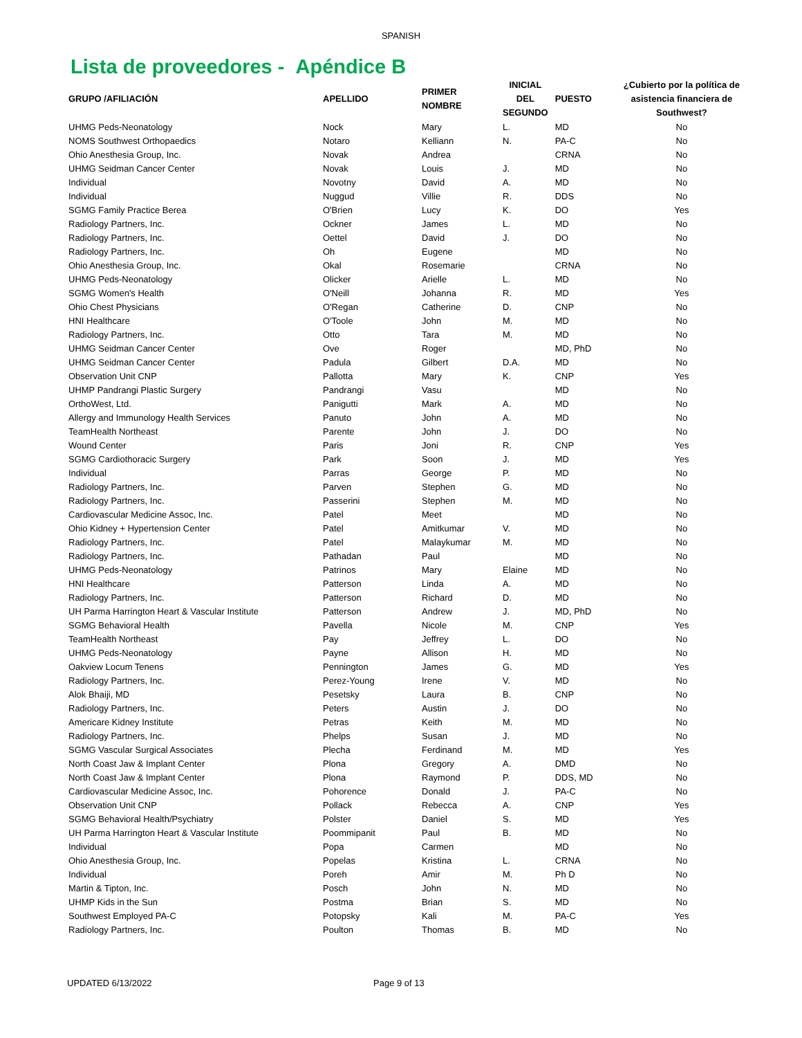SPANISH
Lista de proveedores - Apéndice B
| GRUPO /AFILIACIÓN | APELLIDO | PRIMER NOMBRE | INICIAL DEL SEGUNDO | PUESTO | ¿Cubierto por la política de asistencia financiera de Southwest? |
| --- | --- | --- | --- | --- | --- |
| UHMG Peds-Neonatology | Nock | Mary | L. | MD | No |
| NOMS Southwest Orthopaedics | Notaro | Kelliann | N. | PA-C | No |
| Ohio Anesthesia Group, Inc. | Novak | Andrea | | CRNA | No |
| UHMG Seidman Cancer Center | Novak | Louis | J. | MD | No |
| Individual | Novotny | David | A. | MD | No |
| Individual | Nuggud | Villie | R. | DDS | No |
| SGMG Family Practice Berea | O'Brien | Lucy | K. | DO | Yes |
| Radiology Partners, Inc. | Ockner | James | L. | MD | No |
| Radiology Partners, Inc. | Oettel | David | J. | DO | No |
| Radiology Partners, Inc. | Oh | Eugene | | MD | No |
| Ohio Anesthesia Group, Inc. | Okal | Rosemarie | | CRNA | No |
| UHMG Peds-Neonatology | Olicker | Arielle | L. | MD | No |
| SGMG Women's Health | O'Neill | Johanna | R. | MD | Yes |
| Ohio Chest Physicians | O'Regan | Catherine | D. | CNP | No |
| HNI Healthcare | O'Toole | John | M. | MD | No |
| Radiology Partners, Inc. | Otto | Tara | M. | MD | No |
| UHMG Seidman Cancer Center | Ove | Roger | | MD, PhD | No |
| UHMG Seidman Cancer Center | Padula | Gilbert | D.A. | MD | No |
| Observation Unit CNP | Pallotta | Mary | K. | CNP | Yes |
| UHMP Pandrangi Plastic Surgery | Pandrangi | Vasu | | MD | No |
| OrthoWest, Ltd. | Panigutti | Mark | A. | MD | No |
| Allergy and Immunology Health Services | Panuto | John | A. | MD | No |
| TeamHealth Northeast | Parente | John | J. | DO | No |
| Wound Center | Paris | Joni | R. | CNP | Yes |
| SGMG Cardiothoracic Surgery | Park | Soon | J. | MD | Yes |
| Individual | Parras | George | P. | MD | No |
| Radiology Partners, Inc. | Parven | Stephen | G. | MD | No |
| Radiology Partners, Inc. | Passerini | Stephen | M. | MD | No |
| Cardiovascular Medicine Assoc, Inc. | Patel | Meet | | MD | No |
| Ohio Kidney + Hypertension Center | Patel | Amitkumar | V. | MD | No |
| Radiology Partners, Inc. | Patel | Malaykumar | M. | MD | No |
| Radiology Partners, Inc. | Pathadan | Paul | | MD | No |
| UHMG Peds-Neonatology | Patrinos | Mary | Elaine | MD | No |
| HNI Healthcare | Patterson | Linda | A. | MD | No |
| Radiology Partners, Inc. | Patterson | Richard | D. | MD | No |
| UH Parma Harrington Heart & Vascular Institute | Patterson | Andrew | J. | MD, PhD | No |
| SGMG Behavioral Health | Pavella | Nicole | M. | CNP | Yes |
| TeamHealth Northeast | Pay | Jeffrey | L. | DO | No |
| UHMG Peds-Neonatology | Payne | Allison | H. | MD | No |
| Oakview Locum Tenens | Pennington | James | G. | MD | Yes |
| Radiology Partners, Inc. | Perez-Young | Irene | V. | MD | No |
| Alok Bhaiji, MD | Pesetsky | Laura | B. | CNP | No |
| Radiology Partners, Inc. | Peters | Austin | J. | DO | No |
| Americare Kidney Institute | Petras | Keith | M. | MD | No |
| Radiology Partners, Inc. | Phelps | Susan | J. | MD | No |
| SGMG Vascular Surgical Associates | Plecha | Ferdinand | M. | MD | Yes |
| North Coast Jaw & Implant Center | Plona | Gregory | A. | DMD | No |
| North Coast Jaw & Implant Center | Plona | Raymond | P. | DDS, MD | No |
| Cardiovascular Medicine Assoc, Inc. | Pohorence | Donald | J. | PA-C | No |
| Observation Unit CNP | Pollack | Rebecca | A. | CNP | Yes |
| SGMG Behavioral Health/Psychiatry | Polster | Daniel | S. | MD | Yes |
| UH Parma Harrington Heart & Vascular Institute | Poommipanit | Paul | B. | MD | No |
| Individual | Popa | Carmen | | MD | No |
| Ohio Anesthesia Group, Inc. | Popelas | Kristina | L. | CRNA | No |
| Individual | Poreh | Amir | M. | Ph D | No |
| Martin & Tipton, Inc. | Posch | John | N. | MD | No |
| UHMP Kids in the Sun | Postma | Brian | S. | MD | No |
| Southwest Employed PA-C | Potopsky | Kali | M. | PA-C | Yes |
| Radiology Partners, Inc. | Poulton | Thomas | B. | MD | No |
UPDATED 6/13/2022 Page 9 of 13